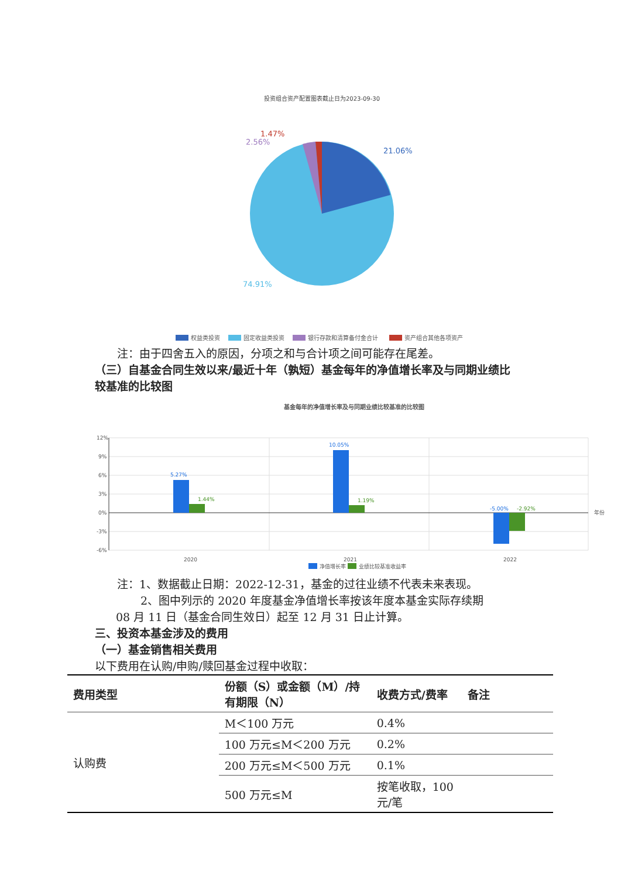投资组合资产配置图表截止日为2023-09-30
21.06%
74.91%
2.56%
1.47%
权益类投资
固定收益类投资
银行存款和清算备付金合计
资产组合其他各项资产
注：由于四舍五入的原因，分项之和与合计项之间可能存在尾差。
（三）自基金合同生效以来/最近十年（孰短）基金每年的净值增长率及与同期业绩比较基准的比较图
基金每年的净值增长率及与同期业绩比较基准的比较图
12%
9%
6%
3%
0%
-3%
-6%
5.27%
1.44%
10.05%
1.19%
-5.00%
-2.92%
年份
2020
2021
2022
净值增长率
业绩比较基准收益率
注：1、数据截止日期：2022-12-31，基金的过往业绩不代表未来表现。
2、图中列示的 2020 年度基金净值增长率按该年度本基金实际存续期
08 月 11 日（基金合同生效日）起至 12 月 31 日止计算。
三、投资本基金涉及的费用
（一）基金销售相关费用
以下费用在认购/申购/赎回基金过程中收取：
| 费用类型 | 份额（S）或金额（M）/持有期限（N） | 收费方式/费率 | 备注 |
| --- | --- | --- | --- |
| 认购费 | M＜100 万元 | 0.4% | |
| | 100 万元≤M＜200 万元 | 0.2% | |
| | 200 万元≤M＜500 万元 | 0.1% | |
| | 500 万元≤M | 按笔收取，100 元/笔 | |